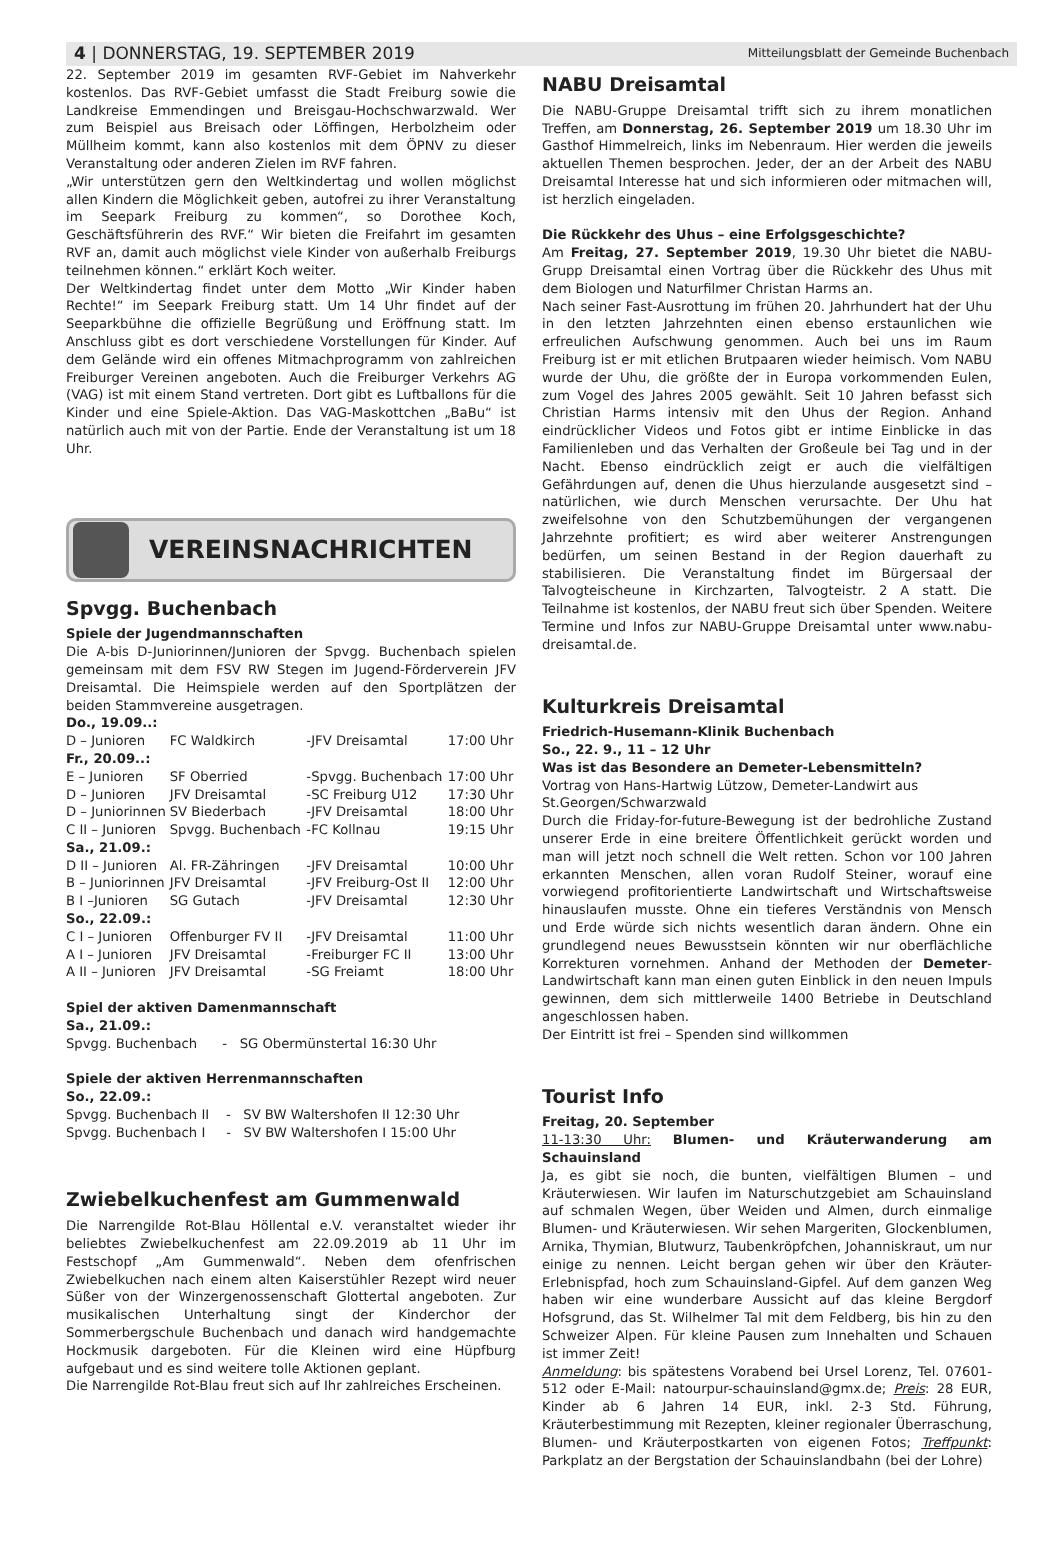4 | DONNERSTAG, 19. SEPTEMBER 2019 Mitteilungsblatt der Gemeinde Buchenbach
22. September 2019 im gesamten RVF-Gebiet im Nahverkehr kostenlos. Das RVF-Gebiet umfasst die Stadt Freiburg sowie die Landkreise Emmendingen und Breisgau-Hochschwarzwald. Wer zum Beispiel aus Breisach oder Löffingen, Herbolzheim oder Müllheim kommt, kann also kostenlos mit dem ÖPNV zu dieser Veranstaltung oder anderen Zielen im RVF fahren.
„Wir unterstützen gern den Weltkindertag und wollen möglichst allen Kindern die Möglichkeit geben, autofrei zu ihrer Veranstaltung im Seepark Freiburg zu kommen“, so Dorothee Koch, Geschäftsführerin des RVF.“ Wir bieten die Freifahrt im gesamten RVF an, damit auch möglichst viele Kinder von außerhalb Freiburgs teilnehmen können.“ erklärt Koch weiter.
Der Weltkindertag findet unter dem Motto „Wir Kinder haben Rechte!“ im Seepark Freiburg statt. Um 14 Uhr findet auf der Seeparkbühne die offizielle Begrüßung und Eröffnung statt. Im Anschluss gibt es dort verschiedene Vorstellungen für Kinder. Auf dem Gelände wird ein offenes Mitmachprogramm von zahlreichen Freiburger Vereinen angeboten. Auch die Freiburger Verkehrs AG (VAG) ist mit einem Stand vertreten. Dort gibt es Luftballons für die Kinder und eine Spiele-Aktion. Das VAG-Maskottchen „BaBu“ ist natürlich auch mit von der Partie. Ende der Veranstaltung ist um 18 Uhr.
VEREINSNACHRICHTEN
Spvgg. Buchenbach
Spiele der Jugendmannschaften
Die A-bis D-Juniorinnen/Junioren der Spvgg. Buchenbach spielen gemeinsam mit dem FSV RW Stegen im Jugend-Förderverein JFV Dreisamtal. Die Heimspiele werden auf den Sportplätzen der beiden Stammvereine ausgetragen.
| Do., 19.09..: | | | | |
| D – Junioren | FC Waldkirch | - | JFV Dreisamtal | 17:00 Uhr |
| Fr., 20.09..: | | | | |
| E – Junioren | SF Oberried | - | Spvgg. Buchenbach | 17:00 Uhr |
| D – Junioren | JFV Dreisamtal | - | SC Freiburg U12 | 17:30 Uhr |
| D – Juniorinnen | SV Biederbach | - | JFV Dreisamtal | 18:00 Uhr |
| C II – Junioren | Spvgg. Buchenbach | - | FC Kollnau | 19:15 Uhr |
| Sa., 21.09.: | | | | |
| D II – Junioren | Al. FR-Zähringen | - | JFV Dreisamtal | 10:00 Uhr |
| B – Juniorinnen | JFV Dreisamtal | - | JFV Freiburg-Ost II | 12:00 Uhr |
| B I –Junioren | SG Gutach | - | JFV Dreisamtal | 12:30 Uhr |
| So., 22.09.: | | | | |
| C I – Junioren | Offenburger FV II | - | JFV Dreisamtal | 11:00 Uhr |
| A I – Junioren | JFV Dreisamtal | - | Freiburger FC II | 13:00 Uhr |
| A II – Junioren | JFV Dreisamtal | - | SG Freiamt | 18:00 Uhr |
Spiel der aktiven Damenmannschaft
Sa., 21.09.:
Spvgg. Buchenbach - SG Obermünstertal 16:30 Uhr
Spiele der aktiven Herrenmannschaften
So., 22.09.:
Spvgg. Buchenbach II - SV BW Waltershofen II 12:30 Uhr
Spvgg. Buchenbach I - SV BW Waltershofen I 15:00 Uhr
Zwiebelkuchenfest am Gummenwald
Die Narrengilde Rot-Blau Höllental e.V. veranstaltet wieder ihr beliebtes Zwiebelkuchenfest am 22.09.2019 ab 11 Uhr im Festschopf „Am Gummenwald“. Neben dem ofenfrischen Zwiebelkuchen nach einem alten Kaiserstühler Rezept wird neuer Süßer von der Winzergenossenschaft Glottertal angeboten. Zur musikalischen Unterhaltung singt der Kinderchor der Sommerbergschule Buchenbach und danach wird handgemachte Hockmusik dargeboten. Für die Kleinen wird eine Hüpfburg aufgebaut und es sind weitere tolle Aktionen geplant.
Die Narrengilde Rot-Blau freut sich auf Ihr zahlreiches Erscheinen.
NABU Dreisamtal
Die NABU-Gruppe Dreisamtal trifft sich zu ihrem monatlichen Treffen, am Donnerstag, 26. September 2019 um 18.30 Uhr im Gasthof Himmelreich, links im Nebenraum. Hier werden die jeweils aktuellen Themen besprochen. Jeder, der an der Arbeit des NABU Dreisamtal Interesse hat und sich informieren oder mitmachen will, ist herzlich eingeladen.
Die Rückkehr des Uhus – eine Erfolgsgeschichte?
Am Freitag, 27. September 2019, 19.30 Uhr bietet die NABU-Grupp Dreisamtal einen Vortrag über die Rückkehr des Uhus mit dem Biologen und Naturfilmer Christan Harms an.
Nach seiner Fast-Ausrottung im frühen 20. Jahrhundert hat der Uhu in den letzten Jahrzehnten einen ebenso erstaunlichen wie erfreulichen Aufschwung genommen. Auch bei uns im Raum Freiburg ist er mit etlichen Brutpaaren wieder heimisch. Vom NABU wurde der Uhu, die größte der in Europa vorkommenden Eulen, zum Vogel des Jahres 2005 gewählt. Seit 10 Jahren befasst sich Christian Harms intensiv mit den Uhus der Region. Anhand eindrücklicher Videos und Fotos gibt er intime Einblicke in das Familienleben und das Verhalten der Großeule bei Tag und in der Nacht. Ebenso eindrücklich zeigt er auch die vielfältigen Gefährdungen auf, denen die Uhus hierzulande ausgesetzt sind – natürlichen, wie durch Menschen verursachte. Der Uhu hat zweifelsohne von den Schutzbemühungen der vergangenen Jahrzehnte profitiert; es wird aber weiterer Anstrengungen bedürfen, um seinen Bestand in der Region dauerhaft zu stabilisieren. Die Veranstaltung findet im Bürgersaal der Talvogteischeune in Kirchzarten, Talvogteistr. 2 A statt. Die Teilnahme ist kostenlos, der NABU freut sich über Spenden. Weitere Termine und Infos zur NABU-Gruppe Dreisamtal unter www.nabu-dreisamtal.de.
Kulturkreis Dreisamtal
Friedrich-Husemann-Klinik Buchenbach
So., 22. 9., 11 – 12 Uhr
Was ist das Besondere an Demeter-Lebensmitteln?
Vortrag von Hans-Hartwig Lützow, Demeter-Landwirt aus St.Georgen/Schwarzwald
Durch die Friday-for-future-Bewegung ist der bedrohliche Zustand unserer Erde in eine breitere Öffentlichkeit gerückt worden und man will jetzt noch schnell die Welt retten. Schon vor 100 Jahren erkannten Menschen, allen voran Rudolf Steiner, worauf eine vorwiegend profitorientierte Landwirtschaft und Wirtschaftsweise hinauslaufen musste. Ohne ein tieferes Verständnis von Mensch und Erde würde sich nichts wesentlich daran ändern. Ohne ein grundlegend neues Bewusstsein könnten wir nur oberflächliche Korrekturen vornehmen. Anhand der Methoden der Demeter-Landwirtschaft kann man einen guten Einblick in den neuen Impuls gewinnen, dem sich mittlerweile 1400 Betriebe in Deutschland angeschlossen haben.
Der Eintritt ist frei – Spenden sind willkommen
Tourist Info
Freitag, 20. September
11-13:30 Uhr: Blumen- und Kräuterwanderung am Schauinsland
Ja, es gibt sie noch, die bunten, vielfältigen Blumen – und Kräuterwiesen. Wir laufen im Naturschutzgebiet am Schauinsland auf schmalen Wegen, über Weiden und Almen, durch einmalige Blumen- und Kräuterwiesen. Wir sehen Margeriten, Glockenblumen, Arnika, Thymian, Blutwurz, Taubenkröpfchen, Johanniskraut, um nur einige zu nennen. Leicht bergan gehen wir über den Kräuter-Erlebnispfad, hoch zum Schauinsland-Gipfel. Auf dem ganzen Weg haben wir eine wunderbare Aussicht auf das kleine Bergdorf Hofsgrund, das St. Wilhelmer Tal mit dem Feldberg, bis hin zu den Schweizer Alpen. Für kleine Pausen zum Innehalten und Schauen ist immer Zeit!
Anmeldung: bis spätestens Vorabend bei Ursel Lorenz, Tel. 07601-512 oder E-Mail: natourpur-schauinsland@gmx.de; Preis: 28 EUR, Kinder ab 6 Jahren 14 EUR, inkl. 2-3 Std. Führung, Kräuterbestimmung mit Rezepten, kleiner regionaler Überraschung, Blumen- und Kräuterpostkarten von eigenen Fotos; Treffpunkt: Parkplatz an der Bergstation der Schauinslandbahn (bei der Lohre)